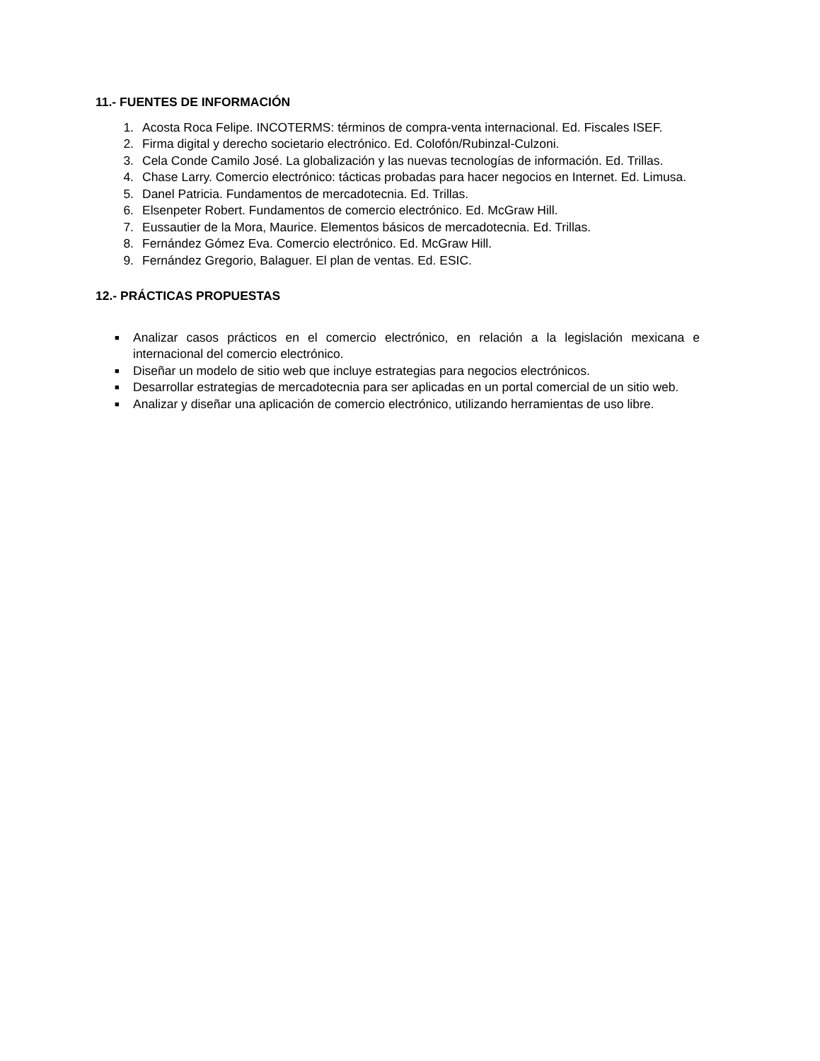11.- FUENTES DE INFORMACIÓN
1. Acosta Roca Felipe. INCOTERMS: términos de compra-venta internacional. Ed. Fiscales ISEF.
2. Firma digital y derecho societario electrónico. Ed. Colofón/Rubinzal-Culzoni.
3. Cela Conde Camilo José. La globalización y las nuevas tecnologías de información. Ed. Trillas.
4. Chase Larry. Comercio electrónico: tácticas probadas para hacer negocios en Internet. Ed. Limusa.
5. Danel Patricia. Fundamentos de mercadotecnia. Ed. Trillas.
6. Elsenpeter Robert. Fundamentos de comercio electrónico. Ed. McGraw Hill.
7. Eussautier de la Mora, Maurice. Elementos básicos de mercadotecnia. Ed. Trillas.
8. Fernández Gómez Eva. Comercio electrónico. Ed. McGraw Hill.
9. Fernández Gregorio, Balaguer. El plan de ventas. Ed. ESIC.
12.- PRÁCTICAS PROPUESTAS
■ Analizar casos prácticos en el comercio electrónico, en relación a la legislación mexicana e internacional del comercio electrónico.
■ Diseñar un modelo de sitio web que incluye estrategias para negocios electrónicos.
■ Desarrollar estrategias de mercadotecnia para ser aplicadas en un portal comercial de un sitio web.
■ Analizar y diseñar una aplicación de comercio electrónico, utilizando herramientas de uso libre.